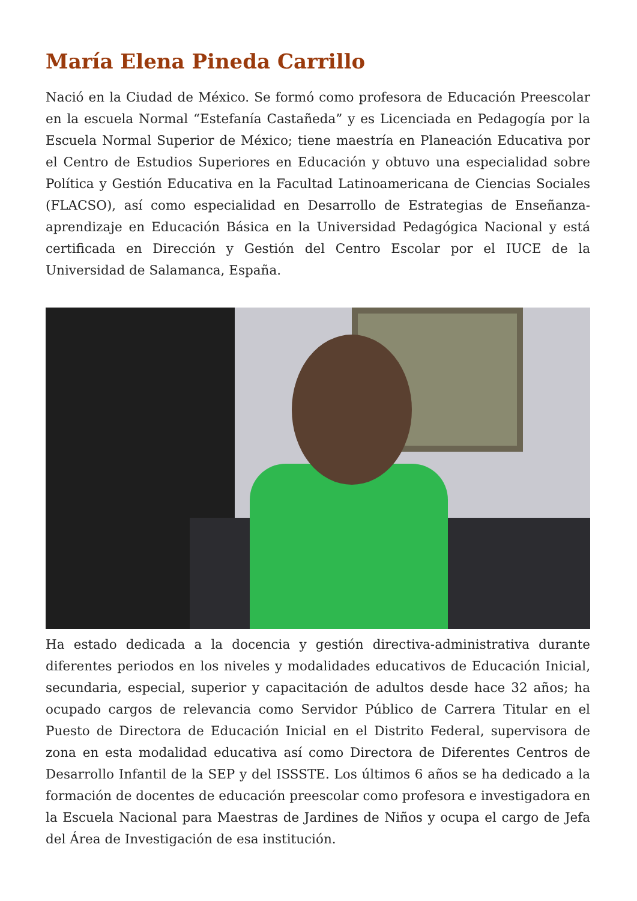María Elena Pineda Carrillo
Nació en la Ciudad de México. Se formó como profesora de Educación Preescolar en la escuela Normal “Estefanía Castañeda” y es Licenciada en Pedagogía por la Escuela Normal Superior de México; tiene maestría en Planeación Educativa por el Centro de Estudios Superiores en Educación y obtuvo una especialidad sobre Política y Gestión Educativa en la Facultad Latinoamericana de Ciencias Sociales (FLACSO), así como especialidad en Desarrollo de Estrategias de Enseñanza-aprendizaje en Educación Básica en la Universidad Pedagógica Nacional y está certificada en Dirección y Gestión del Centro Escolar por el IUCE de la Universidad de Salamanca, España.
Ha estado dedicada a la docencia y gestión directiva-administrativa durante diferentes periodos en los niveles y modalidades educativos de Educación Inicial, secundaria, especial, superior y capacitación de adultos desde hace 32 años; ha ocupado cargos de relevancia como Servidor Público de Carrera Titular en el Puesto de Directora de Educación Inicial en el Distrito Federal, supervisora de zona en esta modalidad educativa así como Directora de Diferentes Centros de Desarrollo Infantil de la SEP y del ISSSTE. Los últimos 6 años se ha dedicado a la formación de docentes de educación preescolar como profesora e investigadora en la Escuela Nacional para Maestras de Jardines de Niños y ocupa el cargo de Jefa del Área de Investigación de esa institución.